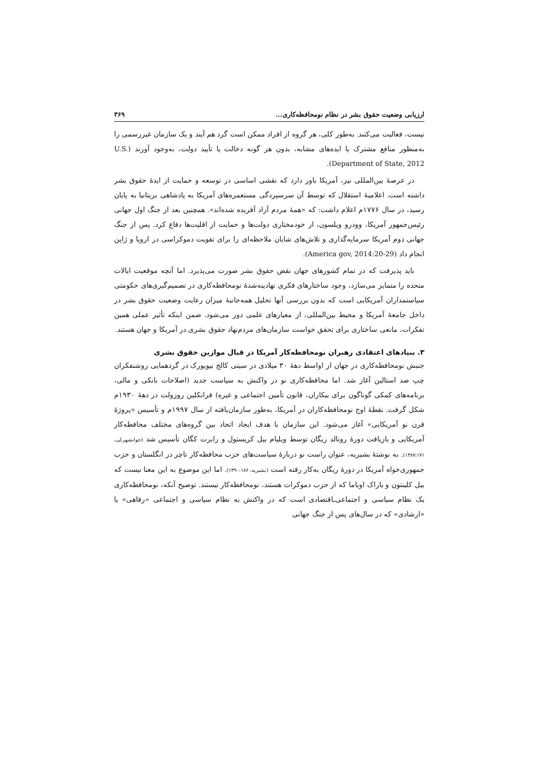ارزیابی وضعیت حقوق بشر در نظام نومحافظه‌کاری... ۳۶۹
نیست، فعالیت می‌کنند. به‌طور کلی، هر گروه از افراد ممکن است گرد هم آیند و یک سازمان غیررسمی را به‌منظور منافع مشترک یا ایده‌های مشابه، بدون هر گونه دخالت یا تأیید دولت، به‌وجود آورند (U.S. Department of State, 2012).
در عرصهٔ بین‌المللی نیز، آمریکا باور دارد که نقشی اساسی در توسعه و حمایت از ایدهٔ حقوق بشر داشته است. اعلامیهٔ استقلال که توسط آن سرسپردگی مستعمره‌های آمریکا به پادشاهی بریتانیا به پایان رسید، در سال ۱۷۷۶م اعلام داشت: که «همهٔ مردم آزاد آفریده شده‌اند». همچنین بعد از جنگ اول جهانی رئیس‌جمهور آمریکا، وودرو ویلسون، از خودمختاری دولت‌ها و حمایت از اقلیت‌ها دفاع کرد. پس از جنگ جهانی دوم آمریکا سرمایه‌گذاری و تلاش‌های شایان ملاحظه‌ای را برای تقویت دموکراسی در اروپا و ژاپن انجام داد (America gov, 2014:20-29).
باید پذیرفت که در تمام کشورهای جهان نقض حقوق بشر صورت می‌پذیرد. اما آنچه موقعیت ایالات متحده را متمایز می‌سازد، وجود ساختارهای فکری نهادینه‌شدهٔ نومحافظه‌کاری در تصمیم‌گیری‌های حکومتی سیاستمداران آمریکایی است که بدون بررسی آنها تحلیل همه‌جانبهٔ میزان رعایت وضعیت حقوق بشر در داخل جامعهٔ آمریکا و محیط بین‌المللی، از معیارهای علمی دور می‌شود. ضمن اینکه تأثیر عملی همین تفکرات، مانعی ساختاری برای تحقق خواست سازمان‌های مردم‌نهاد حقوق بشری در آمریکا و جهان هستند.
۳. بنیادهای اعتقادی رهبران نومحافظه‌کار آمریکا در قبال موازین حقوق بشری
جنبش نومحافظه‌کاری در جهان از اواسط دههٔ ۳۰ میلادی در سیتی کالج نیویورک در گردهمایی روشنفکران چپ ضد استالین آغاز شد. اما محافظه‌کاری نو در واکنش به سیاست جدید (اصلاحات بانکی و مالی، برنامه‌های کمکی گوناگون برای بیکاران، قانون تأمین اجتماعی و غیره) فرانکلین روزولت در دههٔ ۱۹۳۰م شکل گرفت. نقطهٔ اوج نومحافظه‌کاران در آمریکا، به‌طور سازمان‌یافته از سال ۱۹۹۷م و تأسیس «پروژهٔ قرن نو آمریکایی» آغاز می‌شود. این سازمان با هدف ایجاد اتحاد بین گروه‌های مختلف محافظه‌کار آمریکایی و بازیافت دورهٔ رونالد ریگان توسط ویلیام بیل کریستول و رابرت کگان تأسیس شد (جوانشهرکی، ۱۳۸۷:۱۷۱). به نوشتهٔ بشیریه، عنوان راست نو دربارهٔ سیاست‌های حزب محافظه‌کار تاچر در انگلستان و حزب جمهوری‌خواه آمریکا در دورهٔ ریگان به‌کار رفته است (بشیریه، ۱۳۹۰:۱۸۶). اما این موضوع به این معنا نیست که بیل کلینتون و باراک اوباما که از حزب دموکرات هستند، نومحافظه‌کار نیستند. توضیح آنکه، نومحافظه‌کاری یک نظام سیاسی و اجتماعی‌ـاقتصادی است که در واکنش به نظام سیاسی و اجتماعی «رفاهی» یا «ارشادی» که در سال‌های پس از جنگ جهانی